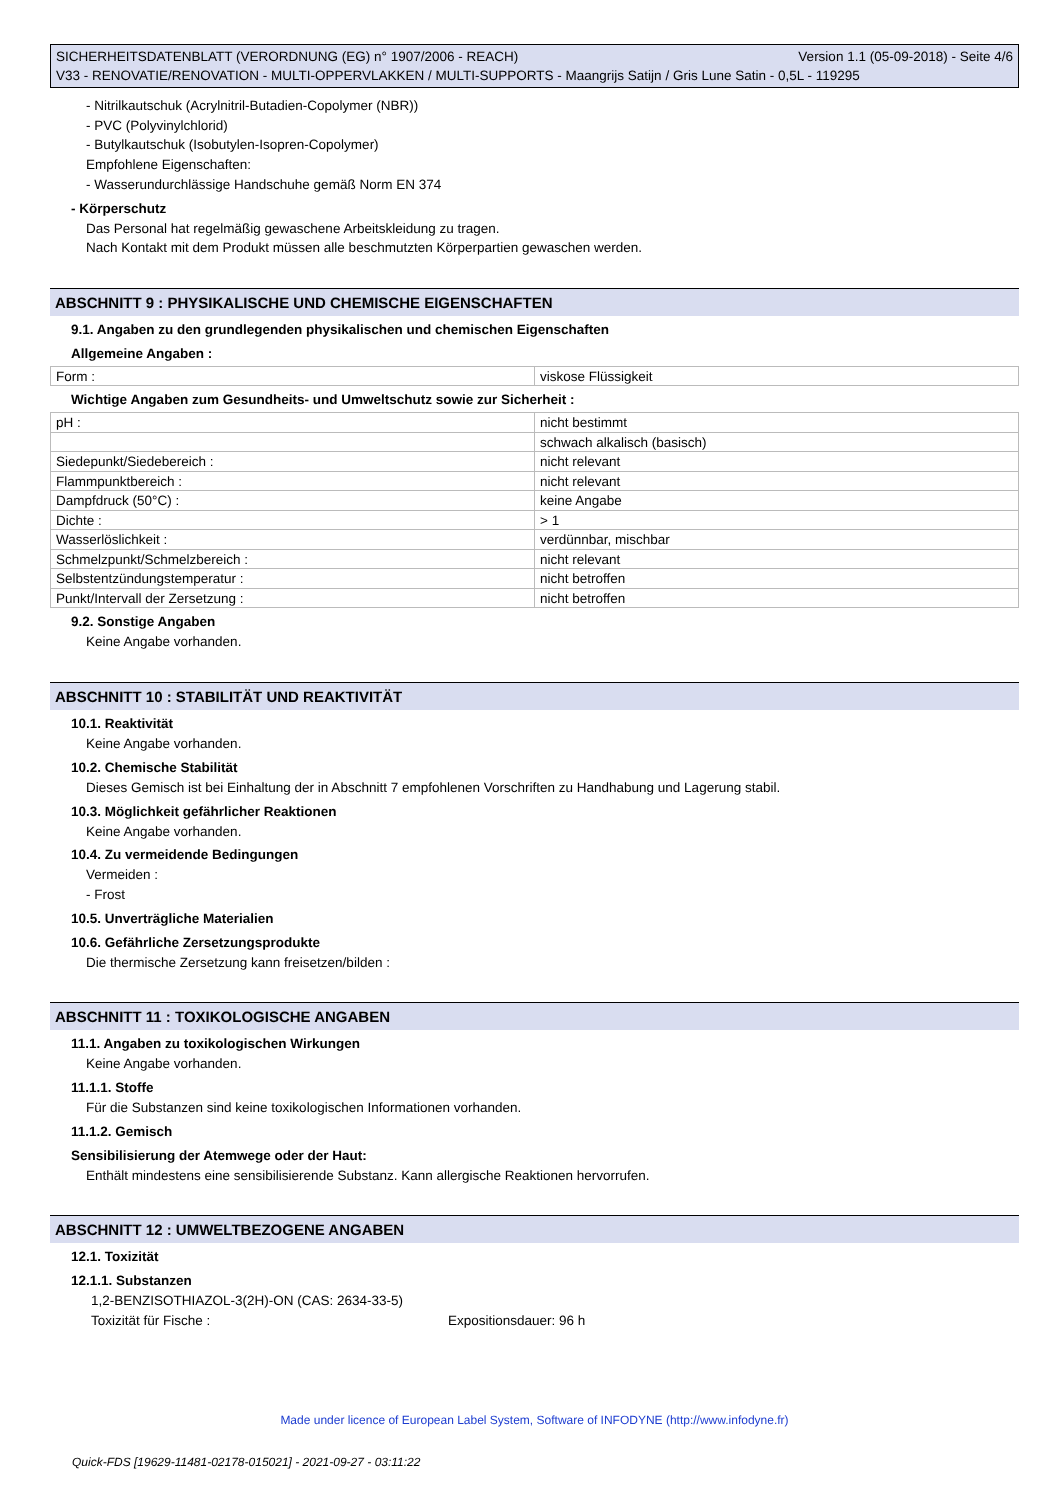SICHERHEITSDATENBLATT (VERORDNUNG (EG) n° 1907/2006 - REACH) Version 1.1 (05-09-2018) - Seite 4/6
V33 - RENOVATIE/RENOVATION - MULTI-OPPERVLAKKEN / MULTI-SUPPORTS - Maangrijs Satijn / Gris Lune Satin - 0,5L - 119295
- Nitrilkautschuk (Acrylnitril-Butadien-Copolymer (NBR))
- PVC (Polyvinylchlorid)
- Butylkautschuk (Isobutylen-Isopren-Copolymer)
Empfohlene Eigenschaften:
- Wasserundurchlässige Handschuhe gemäß Norm EN 374
- Körperschutz
Das Personal hat regelmäßig gewaschene Arbeitskleidung zu tragen.
Nach Kontakt mit dem Produkt müssen alle beschmutzten Körperpartien gewaschen werden.
ABSCHNITT 9 : PHYSIKALISCHE UND CHEMISCHE EIGENSCHAFTEN
9.1. Angaben zu den grundlegenden physikalischen und chemischen Eigenschaften
Allgemeine Angaben :
| Form : | viskose Flüssigkeit |
Wichtige Angaben zum Gesundheits- und Umweltschutz sowie zur Sicherheit :
| pH : | nicht bestimmt |
| | schwach alkalisch (basisch) |
| Siedepunkt/Siedebereich : | nicht relevant |
| Flammpunktbereich : | nicht relevant |
| Dampfdruck (50°C) : | keine Angabe |
| Dichte : | > 1 |
| Wasserlöslichkeit : | verdünnbar, mischbar |
| Schmelzpunkt/Schmelzbereich : | nicht relevant |
| Selbstentzündungstemperatur : | nicht betroffen |
| Punkt/Intervall der Zersetzung : | nicht betroffen |
9.2. Sonstige Angaben
Keine Angabe vorhanden.
ABSCHNITT 10 : STABILITÄT UND REAKTIVITÄT
10.1. Reaktivität
Keine Angabe vorhanden.
10.2. Chemische Stabilität
Dieses Gemisch ist bei Einhaltung der in Abschnitt 7 empfohlenen Vorschriften zu Handhabung und Lagerung stabil.
10.3. Möglichkeit gefährlicher Reaktionen
Keine Angabe vorhanden.
10.4. Zu vermeidende Bedingungen
Vermeiden :
- Frost
10.5. Unverträgliche Materialien
10.6. Gefährliche Zersetzungsprodukte
Die thermische Zersetzung kann freisetzen/bilden :
ABSCHNITT 11 : TOXIKOLOGISCHE ANGABEN
11.1. Angaben zu toxikologischen Wirkungen
Keine Angabe vorhanden.
11.1.1. Stoffe
Für die Substanzen sind keine toxikologischen Informationen vorhanden.
11.1.2. Gemisch
Sensibilisierung der Atemwege oder der Haut:
Enthält mindestens eine sensibilisierende Substanz. Kann allergische Reaktionen hervorrufen.
ABSCHNITT 12 : UMWELTBEZOGENE ANGABEN
12.1. Toxizität
12.1.1. Substanzen
1,2-BENZISOTHIAZOL-3(2H)-ON (CAS: 2634-33-5)
Toxizität für Fische : Expositionsdauer: 96 h
Made under licence of European Label System, Software of INFODYNE (http://www.infodyne.fr)
Quick-FDS [19629-11481-02178-015021] - 2021-09-27 - 03:11:22